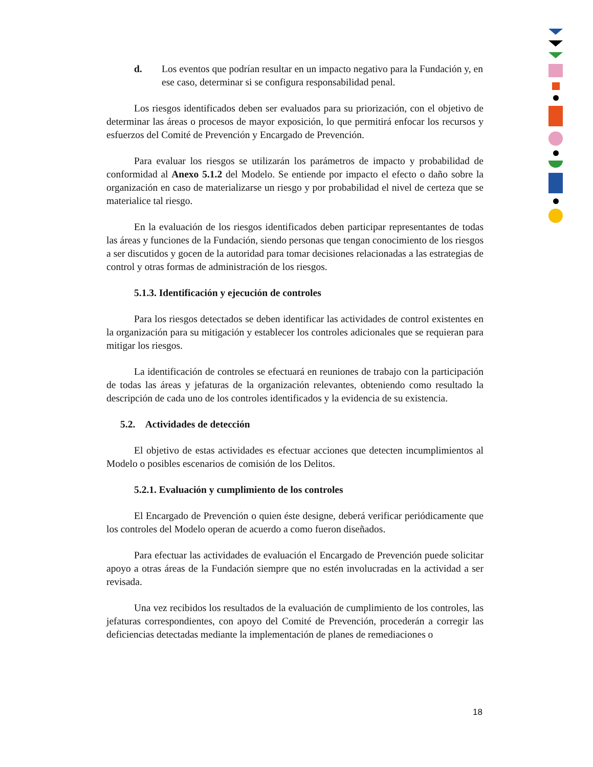d. Los eventos que podrían resultar en un impacto negativo para la Fundación y, en ese caso, determinar si se configura responsabilidad penal.
Los riesgos identificados deben ser evaluados para su priorización, con el objetivo de determinar las áreas o procesos de mayor exposición, lo que permitirá enfocar los recursos y esfuerzos del Comité de Prevención y Encargado de Prevención.
Para evaluar los riesgos se utilizarán los parámetros de impacto y probabilidad de conformidad al Anexo 5.1.2 del Modelo. Se entiende por impacto el efecto o daño sobre la organización en caso de materializarse un riesgo y por probabilidad el nivel de certeza que se materialice tal riesgo.
En la evaluación de los riesgos identificados deben participar representantes de todas las áreas y funciones de la Fundación, siendo personas que tengan conocimiento de los riesgos a ser discutidos y gocen de la autoridad para tomar decisiones relacionadas a las estrategias de control y otras formas de administración de los riesgos.
5.1.3. Identificación y ejecución de controles
Para los riesgos detectados se deben identificar las actividades de control existentes en la organización para su mitigación y establecer los controles adicionales que se requieran para mitigar los riesgos.
La identificación de controles se efectuará en reuniones de trabajo con la participación de todas las áreas y jefaturas de la organización relevantes, obteniendo como resultado la descripción de cada uno de los controles identificados y la evidencia de su existencia.
5.2. Actividades de detección
El objetivo de estas actividades es efectuar acciones que detecten incumplimientos al Modelo o posibles escenarios de comisión de los Delitos.
5.2.1. Evaluación y cumplimiento de los controles
El Encargado de Prevención o quien éste designe, deberá verificar periódicamente que los controles del Modelo operan de acuerdo a como fueron diseñados.
Para efectuar las actividades de evaluación el Encargado de Prevención puede solicitar apoyo a otras áreas de la Fundación siempre que no estén involucradas en la actividad a ser revisada.
Una vez recibidos los resultados de la evaluación de cumplimiento de los controles, las jefaturas correspondientes, con apoyo del Comité de Prevención, procederán a corregir las deficiencias detectadas mediante la implementación de planes de remediaciones o
18